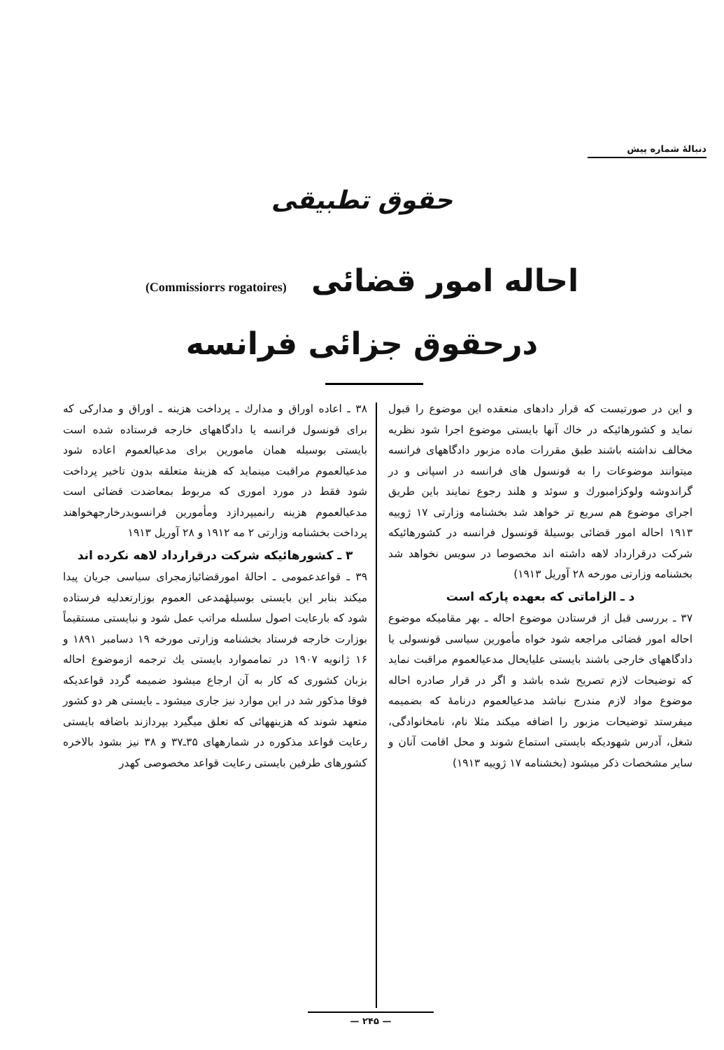دنبالهٔ شماره پیش
حقوق تطبیقی
احاله امور قضائی (Commissiorrs rogatoires)
درحقوق جزائی فرانسه
و این در صورتیست که قرار دادهای منعقده این موضوع را قبول نماید و کشورهائیکه در خاك آنها بایستی موضوع اجرا شود نظریه مخالف نداشته باشند طبق مقررات ماده مزبور دادگاههای فرانسه میتوانند موضوعات را به قونسول های فرانسه در اسپانی و در گراندوشه ولوکزامبورك و سوئد و هلند رجوع نمایند باین طریق اجرای موضوع هم سریع تر خواهد شد بخشنامه وزارتی ۱۷ ژوییه ۱۹۱۳ احاله امور قضائی بوسیلهٔ قونسول فرانسه در کشورهائیکه شرکت درقرارداد لاهه داشته اند مخصوصا در سویس نخواهد شد بخشنامه وزارتی مورخه ۲۸ آوریل ۱۹۱۳)
د ـ الزاماتی که بعهده پارکه است
۳۷ ـ بررسی قبل از فرستادن موضوع احاله ـ بهر مقامیکه موضوع احاله امور قضائی مراجعه شود خواه مأمورین سیاسی قونسولی یا دادگاههای خارجی باشند بایستی علیایحال مدعیالعموم مراقبت نماید که توضیحات لازم تصریح شده باشد و اگر در قرار صادره احاله موضوع مواد لازم مندرج نباشد مدعیالعموم درنامهٔ که بضمیمه میفرستد توضیحات مزبور را اضافه میکند مثلا نام، نامخانوادگی، شغل، آدرس شهودیکه بایستی استماع شوند و محل اقامت آنان و سایر مشخصات ذکر میشود (بخشنامه ۱۷ ژوییه ۱۹۱۳)
۳۸ ـ اعاده اوراق و مدارك ـ پرداخت هزینه ـ اوراق و مدارکی که برای قونسول فرانسه یا دادگاههای خارجه فرستاده شده است بایستی بوسیله همان مامورین برای مدعیالعموم اعاده شود مدعیالعموم مراقبت مینماید که هزینهٔ متعلقه بدون تاخیر پرداخت شود فقط در مورد اموری که مربوط بمعاضدت قضائی است مدعیالعموم هزینه رانمیپردازد ومأمورین فرانسویدرخارجهخواهند پرداخت بخشنامه وزارتی ۲ مه ۱۹۱۲ و ۲۸ آوریل ۱۹۱۳
۳ ـ کشورهائیکه شرکت درقرارداد لاهه نکرده اند
۳۹ ـ قواعدعمومی ـ احالهٔ امورقضائیازمجرای سیاسی جریان پیدا میکند بنابر این بایستی بوسیلهٔمدعی العموم بوزارتعدلیه فرستاده شود که بارعایت اصول سلسله مراتب عمل شود و نبایستی مستقیماً بوزارت خارجه فرستاد بخشنامه وزارتی مورخه ۱۹ دسامبر ۱۸۹۱ و ۱۶ ژانویه ۱۹۰۷ در تمامموارد بایستی یك ترجمه ازموضوع احاله بزبان کشوری که کار به آن ارجاع میشود ضمیمه گردد قواعدیکه فوقا مذکور شد در این موارد نیز جاری میشود ـ بایستی هر دو کشور متعهد شوند که هزینههائی که تعلق میگیرد بپردازند باضافه بایستی رعایت قواعد مذکوره در شمارههای ۳۵ـ۳۷ و ۳۸ نیز بشود بالاخره کشورهای طرفین بایستی رعایت قواعد مخصوصی کهدر
— ۲۴۵ —